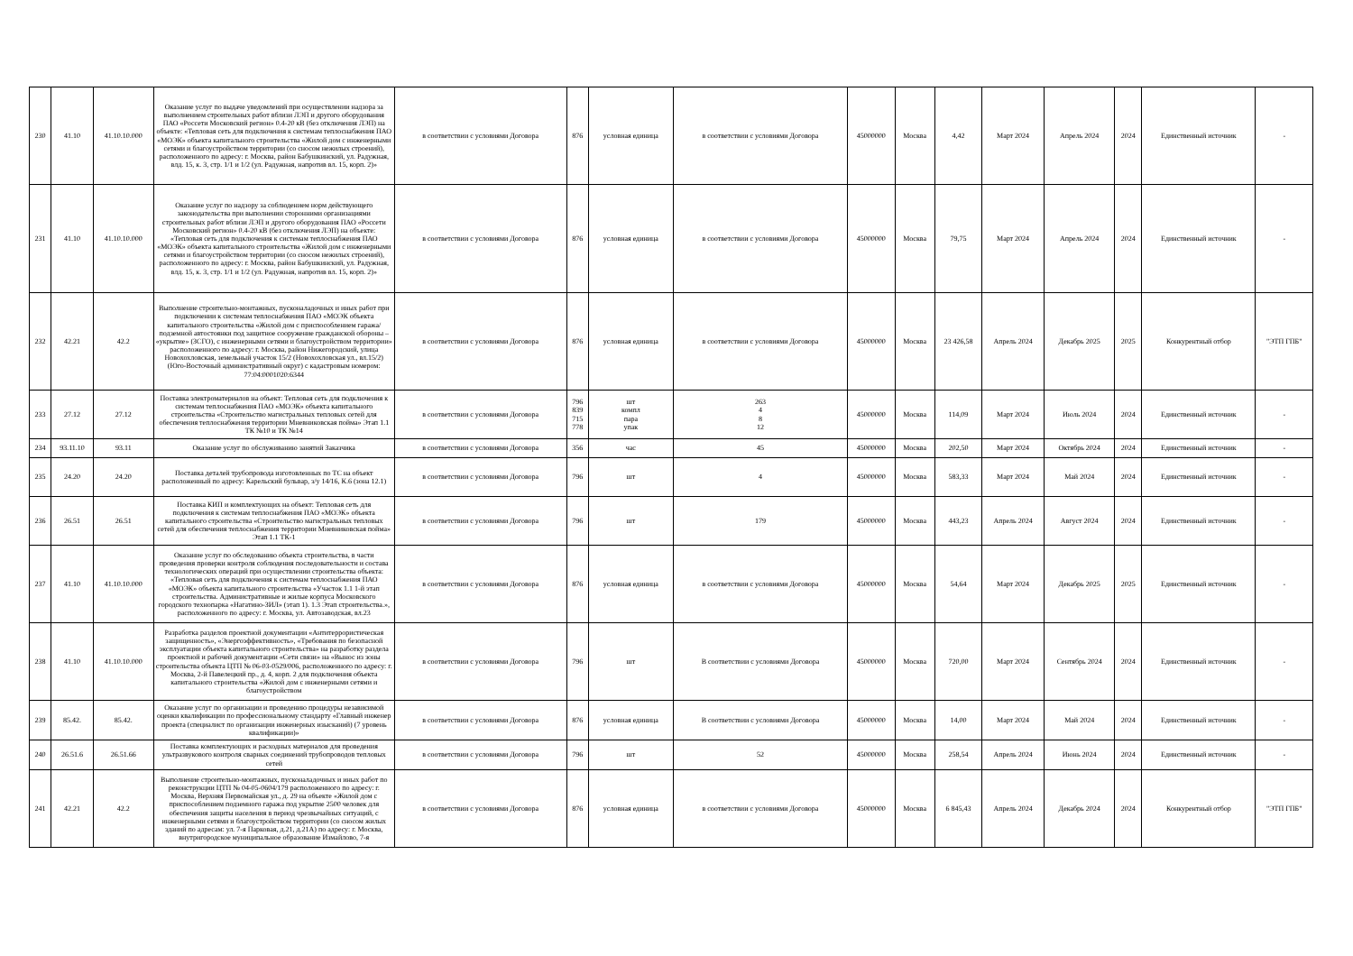| 230 | 41.10 | 41.10.10.000 | Оказание услуг по выдаче уведомлений при осуществлении надзора за выполнением строительных работ вблизи ЛЭП и другого оборудования ПАО «Россети Московский регион» 0.4-20 кВ (без отключения ЛЭП) на объекте: «Тепловая сеть для подключения к системам теплоснабжения ПАО «МОЭК» объекта капитального строительства «Жилой дом с инженерными сетями и благоустройством территории (со сносом нежилых строений), расположенного по адресу: г. Москва, район Бабушкинский, ул. Радужная, влд. 15, к. 3, стр. 1/1 и 1/2 (ул. Радужная, напротив вл. 15, корп. 2)» | в соответствии с условиями Договора | 876 | условная единица | в соответствии с условиями Договора | 45000000 | Москва | 4,42 | Март 2024 | Апрель 2024 | 2024 | Единственный источник | - |
| 231 | 41.10 | 41.10.10.000 | Оказание услуг по надзору за соблюдением норм действующего законодательства при выполнении сторонними организациями строительных работ вблизи ЛЭП и другого оборудования ПАО «Россети Московский регион» 0.4-20 кВ (без отключения ЛЭП) на объекте: «Тепловая сеть для подключения к системам теплоснабжения ПАО «МОЭК» объекта капитального строительства «Жилой дом с инженерными сетями и благоустройством территории (со сносом нежилых строений), расположенного по адресу: г. Москва, район Бабушкинский, ул. Радужная, влд. 15, к. 3, стр. 1/1 и 1/2 (ул. Радужная, напротив вл. 15, корп. 2)» | в соответствии с условиями Договора | 876 | условная единица | в соответствии с условиями Договора | 45000000 | Москва | 79,75 | Март 2024 | Апрель 2024 | 2024 | Единственный источник | - |
| 232 | 42.21 | 42.2 | Выполнение строительно-монтажных, пусконаладочных и иных работ при подключении к системам теплоснабжения ПАО «МОЭК объекта капитального строительства «Жилой дом с приспособлением гаража/подземной автостоянки под защитное сооружение гражданской обороны – «укрытие» (ЗСГО), с инженерными сетями и благоустройством территории» расположенного по адресу: г. Москва, район Нижегородский, улица Новохохловская, земельный участок 15/2 (Новохохловская ул., вл.15/2) (Юго-Восточный административный округ) с кадастровым номером: 77:04:0001020:6344 | в соответствии с условиями Договора | 876 | условная единица | в соответствии с условиями Договора | 45000000 | Москва | 23 426,58 | Апрель 2024 | Декабрь 2025 | 2025 | Конкурентный отбор | "ЭТП ГПБ" |
| 233 | 27.12 | 27.12 | Поставка электроматериалов на объект: Тепловая сеть для подключения к системам теплоснабжения ПАО «МОЭК» объекта капитального строительства «Строительство магистральных тепловых сетей для обеспечения теплоснабжения территории Мневниковская пойма» Этап 1.1 ТК №10 и ТК №14 | в соответствии с условиями Договора | 796 839 715 778 | шт компл пара упак | 263 4 8 12 | 45000000 | Москва | 114,09 | Март 2024 | Июль 2024 | 2024 | Единственный источник | - |
| 234 | 93.11.10 | 93.11 | Оказание услуг по обслуживанию занятий Заказчика | в соответствии с условиями Договора | 356 | час | 45 | 45000000 | Москва | 202,50 | Март 2024 | Октябрь 2024 | 2024 | Единственный источник | - |
| 235 | 24.20 | 24.20 | Поставка деталей трубопровода изготовленных по ТС на объект расположенный по адресу: Карельский бульвар, з/у 14/16, К.6 (зона 12.1) | в соответствии с условиями Договора | 796 | шт | 4 | 45000000 | Москва | 583,33 | Март 2024 | Май 2024 | 2024 | Единственный источник | - |
| 236 | 26.51 | 26.51 | Поставка КИП и комплектующих на объект: Тепловая сеть для подключения к системам теплоснабжения ПАО «МОЭК» объекта капитального строительства «Строительство магистральных тепловых сетей для обеспечения теплоснабжения территории Мневниковская пойма» Этап 1.1 ТК-1 | в соответствии с условиями Договора | 796 | шт | 179 | 45000000 | Москва | 443,23 | Апрель 2024 | Август 2024 | 2024 | Единственный источник | - |
| 237 | 41.10 | 41.10.10.000 | Оказание услуг по обследованию объекта строительства, в части проведения проверки контроля соблюдения последовательности и состава технологических операций при осуществлении строительства объекта: «Тепловая сеть для подключения к системам теплоснабжения ПАО «МОЭК» объекта капитального строительства «Участок 1.1 1-й этап строительства. Административные и жилые корпуса Московского городского технопарка «Нагатино-ЗИЛ» (этап 1). 1.3 Этап строительства.», расположенного по адресу: г. Москва, ул. Автозаводская, вл.23 | в соответствии с условиями Договора | 876 | условная единица | в соответствии с условиями Договора | 45000000 | Москва | 54,64 | Март 2024 | Декабрь 2025 | 2025 | Единственный источник | - |
| 238 | 41.10 | 41.10.10.000 | Разработка разделов проектной документации «Антитеррористическая защищенность», «Энергоэффективность», «Требования по безопасной эксплуатации объекта капитального строительства» на разработку раздела проектной и рабочей документации «Сети связи» на «Вынос из зоны строительства объекта ЦТП № 06-03-0529/006, расположенного по адресу: г. Москва, 2-й Павелецкий пр., д. 4, корп. 2 для подключения объекта капитального строительства «Жилой дом с инженерными сетями и благоустройством | в соответствии с условиями Договора | 796 | шт | В соответствии с условиями Договора | 45000000 | Москва | 720,00 | Март 2024 | Сентябрь 2024 | 2024 | Единственный источник | - |
| 239 | 85.42. | 85.42. | Оказание услуг по организации и проведению процедуры независимой оценки квалификации по профессиональному стандарту «Главный инженер проекта (специалист по организации инженерных изысканий) (7 уровень квалификации)» | в соответствии с условиями Договора | 876 | условная единица | В соответствии с условиями Договора | 45000000 | Москва | 14,00 | Март 2024 | Май 2024 | 2024 | Единственный источник | - |
| 240 | 26.51.6 | 26.51.66 | Поставка комплектующих и расходных материалов для проведения ультразвукового контроля сварных соединений трубопроводов тепловых сетей | в соответствии с условиями Договора | 796 | шт | 52 | 45000000 | Москва | 258,54 | Апрель 2024 | Июнь 2024 | 2024 | Единственный источник | - |
| 241 | 42.21 | 42.2 | Выполнение строительно-монтажных, пусконаладочных и иных работ по реконструкции ЦТП № 04-05-0604/179 расположенного по адресу: г. Москва, Верхняя Первомайская ул., д. 29 на объекте «Жилой дом с приспособлением подземного гаража под укрытие 2500 человек для обеспечения защиты населения в период чрезвычайных ситуаций, с инженерными сетями и благоустройством территории (со сносом жилых зданий по адресам: ул. 7-я Парковая, д.21, д.21А) по адресу: г. Москва, внутригородское муниципальное образование Измайлово, 7-я | в соответствии с условиями Договора | 876 | условная единица | в соответствии с условиями Договора | 45000000 | Москва | 6 845,43 | Апрель 2024 | Декабрь 2024 | 2024 | Конкурентный отбор | "ЭТП ГПБ" |